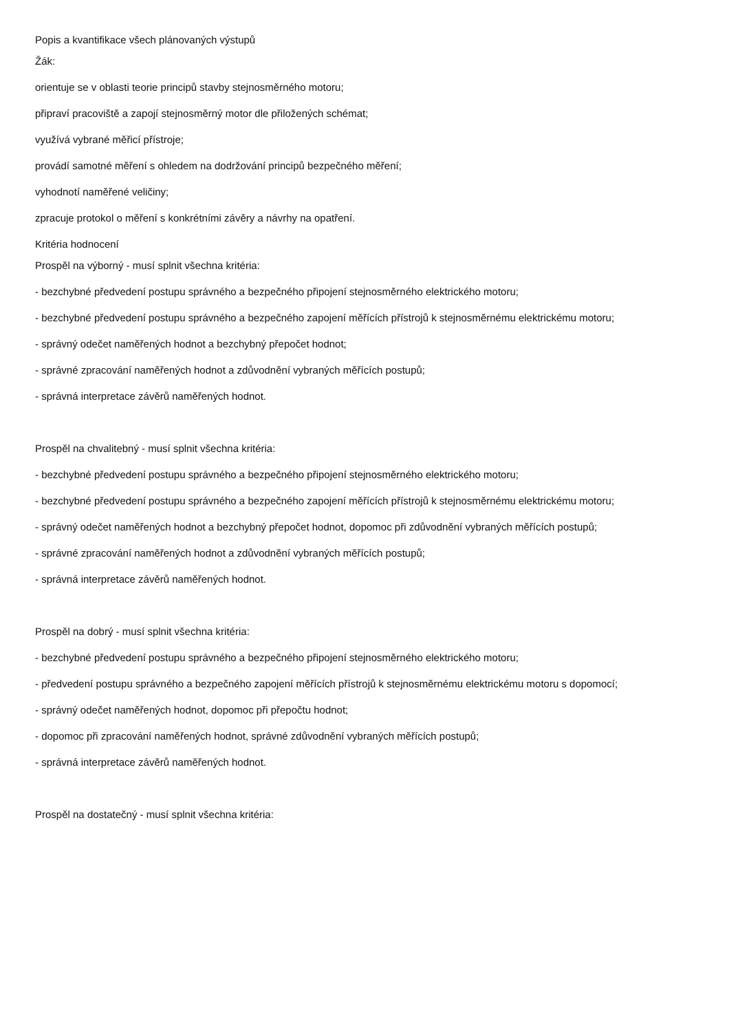Popis a kvantifikace všech plánovaných výstupů
Žák:
orientuje se v oblasti teorie principů stavby stejnosměrného motoru;
připraví pracoviště a zapojí stejnosměrný motor dle přiložených schémat;
využívá vybrané měřicí přístroje;
provádí samotné měření s ohledem na dodržování principů bezpečného měření;
vyhodnotí naměřené veličiny;
zpracuje protokol o měření s konkrétními závěry a návrhy na opatření.
Kritéria hodnocení
Prospěl na výborný - musí splnit všechna kritéria:
- bezchybné předvedení postupu správného a bezpečného připojení stejnosměrného elektrického motoru;
- bezchybné předvedení postupu správného a bezpečného zapojení měřících přístrojů k stejnosměrnému elektrickému motoru;
- správný odečet naměřených hodnot a bezchybný přepočet hodnot;
- správné zpracování naměřených hodnot a zdůvodnění vybraných měřících postupů;
- správná interpretace závěrů naměřených hodnot.
Prospěl na chvalitebný - musí splnit všechna kritéria:
- bezchybné předvedení postupu správného a bezpečného připojení stejnosměrného elektrického motoru;
- bezchybné předvedení postupu správného a bezpečného zapojení měřících přístrojů k stejnosměrnému elektrickému motoru;
- správný odečet naměřených hodnot a bezchybný přepočet hodnot, dopomoc při zdůvodnění vybraných měřících postupů;
- správné zpracování naměřených hodnot a zdůvodnění vybraných měřících postupů;
- správná interpretace závěrů naměřených hodnot.
Prospěl na dobrý - musí splnit všechna kritéria:
- bezchybné předvedení postupu správného a bezpečného připojení stejnosměrného elektrického motoru;
- předvedení postupu správného a bezpečného zapojení měřících přístrojů k stejnosměrnému elektrickému motoru s dopomocí;
- správný odečet naměřených hodnot, dopomoc při přepočtu hodnot;
- dopomoc při zpracování naměřených hodnot, správné zdůvodnění vybraných měřících postupů;
- správná interpretace závěrů naměřených hodnot.
Prospěl na dostatečný - musí splnit všechna kritéria: